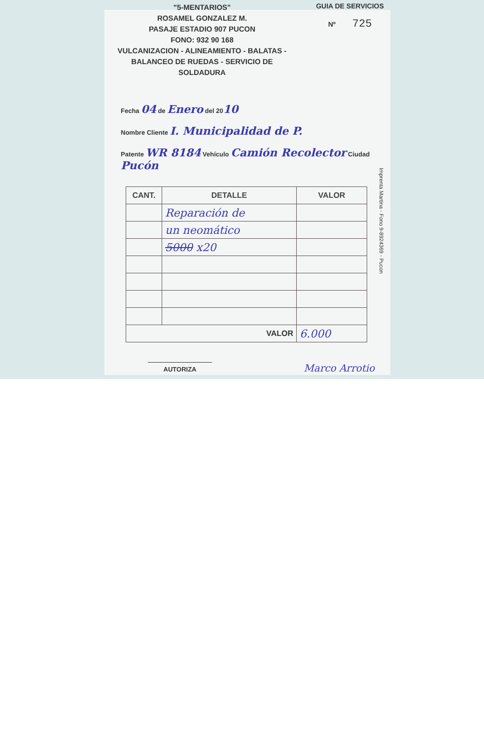"5-MENTARIOS"
ROSAMEL GONZALEZ M.
PASAJE ESTADIO 907 PUCON
FONO: 932 90 168
VULCANIZACION - ALINEAMIENTO - BALATAS -
BALANCEO DE RUEDAS - SERVICIO DE SOLDADURA
GUIA DE SERVICIOS
Nº 725
Fecha 04 de Enero del 2010
Nombre Cliente I. Municipalidad de P.
Patente WR 8184 Vehículo Camión Recolector Ciudad Pucón
| CANT. | DETALLE | VALOR |
| --- | --- | --- |
| | Reparación de | |
| | un neomático | |
| | 5000 x20 | |
| VALOR | | 6.000 |
AUTORIZA
Marco Arrotio
Imprenta Martina - Fono 9-8924369 - Pucon